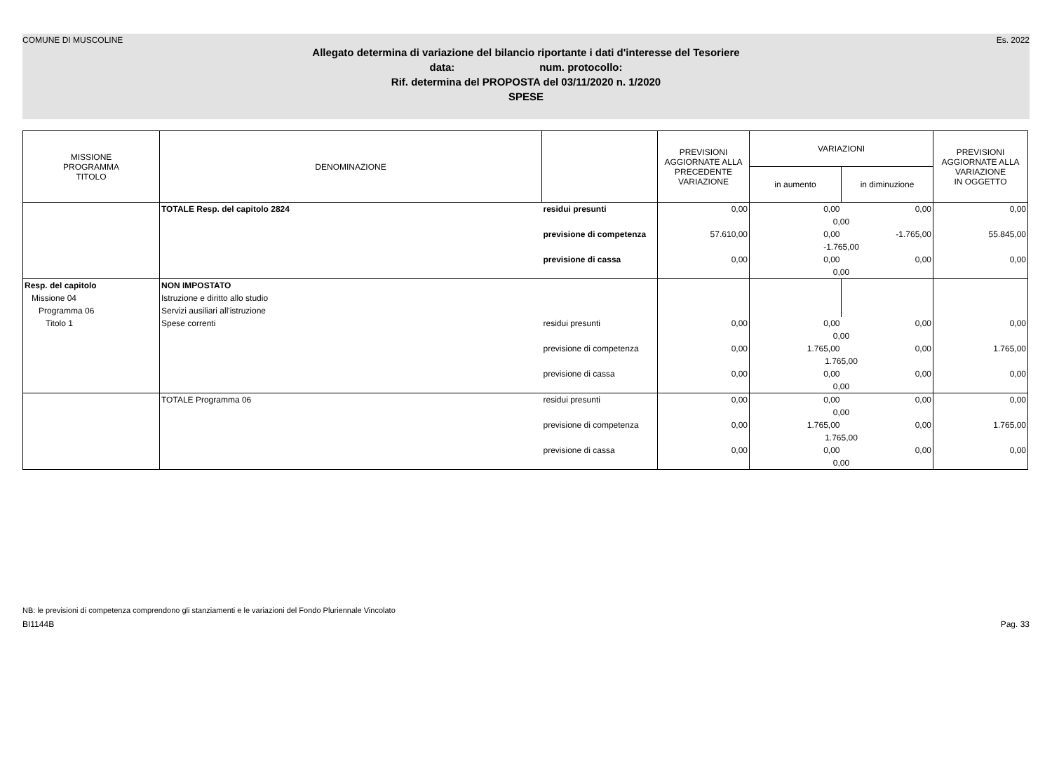COMUNE DI MUSCOLINE Es. 2022
Allegato determina di variazione del bilancio riportante i dati d'interesse del Tesoriere
data: num. protocollo:
Rif. determina del PROPOSTA del 03/11/2020 n. 1/2020
SPESE
| MISSIONE PROGRAMMA TITOLO | DENOMINAZIONE | | PREVISIONI AGGIORNATE ALLA PRECEDENTE VARIAZIONE | VARIAZIONI | | PREVISIONI AGGIORNATE ALLA VARIAZIONE IN OGGETTO |
| --- | --- | --- | --- | --- | --- | --- |
| | | | | in aumento | in diminuzione | |
| | TOTALE Resp. del capitolo 2824 | residui presunti | 0,00 | 0,00 | 0,00 | 0,00 |
| | | | | 0,00 | | |
| | | previsione di competenza | 57.610,00 | 0,00 | -1.765,00 | 55.845,00 |
| | | | | -1.765,00 | | |
| | | previsione di cassa | 0,00 | 0,00 | 0,00 | 0,00 |
| | | | | 0,00 | | |
| Resp. del capitolo | NON IMPOSTATO | | | | | |
| Missione 04 | Istruzione e diritto allo studio | | | | | |
| Programma 06 | Servizi ausiliari all'istruzione | | | | | |
| Titolo 1 | Spese correnti | residui presunti | 0,00 | 0,00 | 0,00 | 0,00 |
| | | | | 0,00 | | |
| | | previsione di competenza | 0,00 | 1.765,00 | 0,00 | 1.765,00 |
| | | | | 1.765,00 | | |
| | | previsione di cassa | 0,00 | 0,00 | 0,00 | 0,00 |
| | | | | 0,00 | | |
| | TOTALE Programma 06 | residui presunti | 0,00 | 0,00 | 0,00 | 0,00 |
| | | | | 0,00 | | |
| | | previsione di competenza | 0,00 | 1.765,00 | 0,00 | 1.765,00 |
| | | | | 1.765,00 | | |
| | | previsione di cassa | 0,00 | 0,00 | 0,00 | 0,00 |
| | | | | 0,00 | | |
NB: le previsioni di competenza comprendono gli stanziamenti e le variazioni del Fondo Pluriennale Vincolato
BI1144B Pag. 33